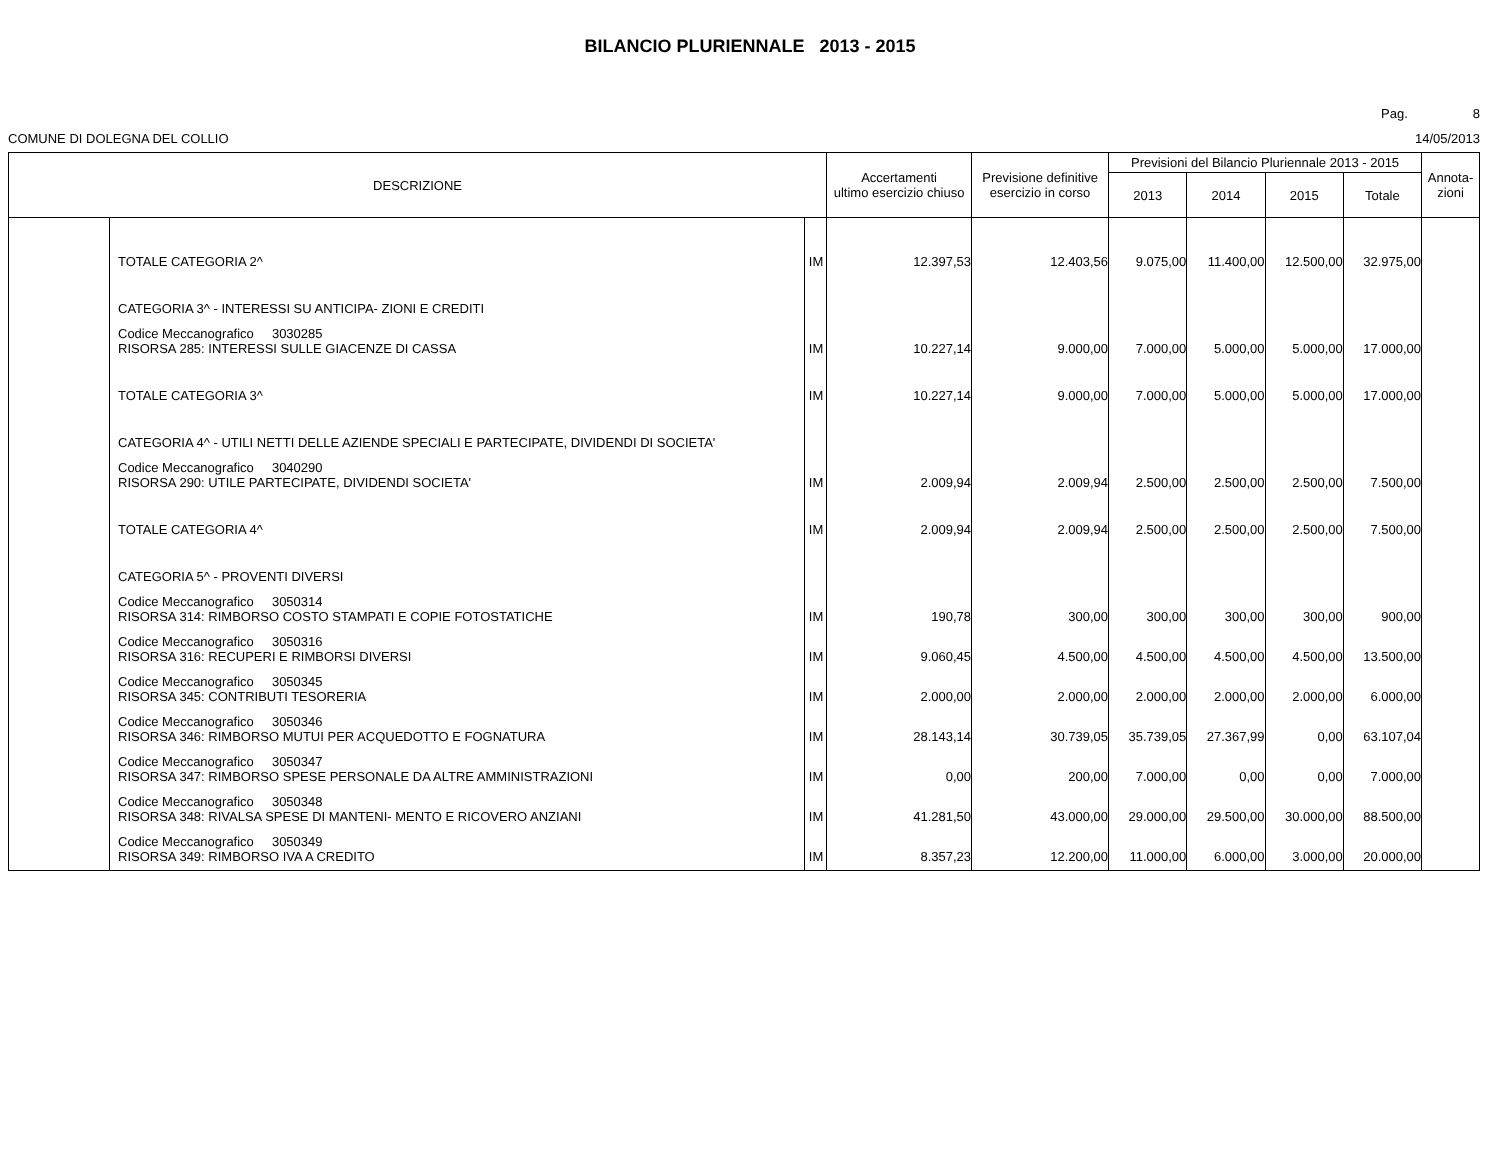BILANCIO PLURIENNALE 2013 - 2015
Pag. 8
COMUNE DI DOLEGNA DEL COLLIO 14/05/2013
| DESCRIZIONE | | | Accertamenti ultimo esercizio chiuso | Previsione definitive esercizio in corso | Previsioni del Bilancio Pluriennale 2013 - 2015 | | | | Annota- zioni |
| --- | --- | --- | --- | --- | --- | --- | --- | --- | --- |
| | | | | | 2013 | 2014 | 2015 | Totale | |
| | TOTALE CATEGORIA 2^ | IM | 12.397,53 | 12.403,56 | 9.075,00 | 11.400,00 | 12.500,00 | 32.975,00 | |
| | CATEGORIA 3^ - INTERESSI SU ANTICIPA- ZIONI E CREDITI | | | | | | | | |
| | Codice Meccanografico 3030285 RISORSA 285: INTERESSI SULLE GIACENZE DI CASSA | IM | 10.227,14 | 9.000,00 | 7.000,00 | 5.000,00 | 5.000,00 | 17.000,00 | |
| | TOTALE CATEGORIA 3^ | IM | 10.227,14 | 9.000,00 | 7.000,00 | 5.000,00 | 5.000,00 | 17.000,00 | |
| | CATEGORIA 4^ - UTILI NETTI DELLE AZIENDE SPECIALI E PARTECIPATE, DIVIDENDI DI SOCIETA' | | | | | | | | |
| | Codice Meccanografico 3040290 RISORSA 290: UTILE PARTECIPATE, DIVIDENDI SOCIETA' | IM | 2.009,94 | 2.009,94 | 2.500,00 | 2.500,00 | 2.500,00 | 7.500,00 | |
| | TOTALE CATEGORIA 4^ | IM | 2.009,94 | 2.009,94 | 2.500,00 | 2.500,00 | 2.500,00 | 7.500,00 | |
| | CATEGORIA 5^ - PROVENTI DIVERSI | | | | | | | | |
| | Codice Meccanografico 3050314 RISORSA 314: RIMBORSO COSTO STAMPATI E COPIE FOTOSTATICHE | IM | 190,78 | 300,00 | 300,00 | 300,00 | 300,00 | 900,00 | |
| | Codice Meccanografico 3050316 RISORSA 316: RECUPERI E RIMBORSI DIVERSI | IM | 9.060,45 | 4.500,00 | 4.500,00 | 4.500,00 | 4.500,00 | 13.500,00 | |
| | Codice Meccanografico 3050345 RISORSA 345: CONTRIBUTI TESORERIA | IM | 2.000,00 | 2.000,00 | 2.000,00 | 2.000,00 | 2.000,00 | 6.000,00 | |
| | Codice Meccanografico 3050346 RISORSA 346: RIMBORSO MUTUI PER ACQUEDOTTO E FOGNATURA | IM | 28.143,14 | 30.739,05 | 35.739,05 | 27.367,99 | 0,00 | 63.107,04 | |
| | Codice Meccanografico 3050347 RISORSA 347: RIMBORSO SPESE PERSONALE DA ALTRE AMMINISTRAZIONI | IM | 0,00 | 200,00 | 7.000,00 | 0,00 | 0,00 | 7.000,00 | |
| | Codice Meccanografico 3050348 RISORSA 348: RIVALSA SPESE DI MANTENI- MENTO E RICOVERO ANZIANI | IM | 41.281,50 | 43.000,00 | 29.000,00 | 29.500,00 | 30.000,00 | 88.500,00 | |
| | Codice Meccanografico 3050349 RISORSA 349: RIMBORSO IVA A CREDITO | IM | 8.357,23 | 12.200,00 | 11.000,00 | 6.000,00 | 3.000,00 | 20.000,00 | |